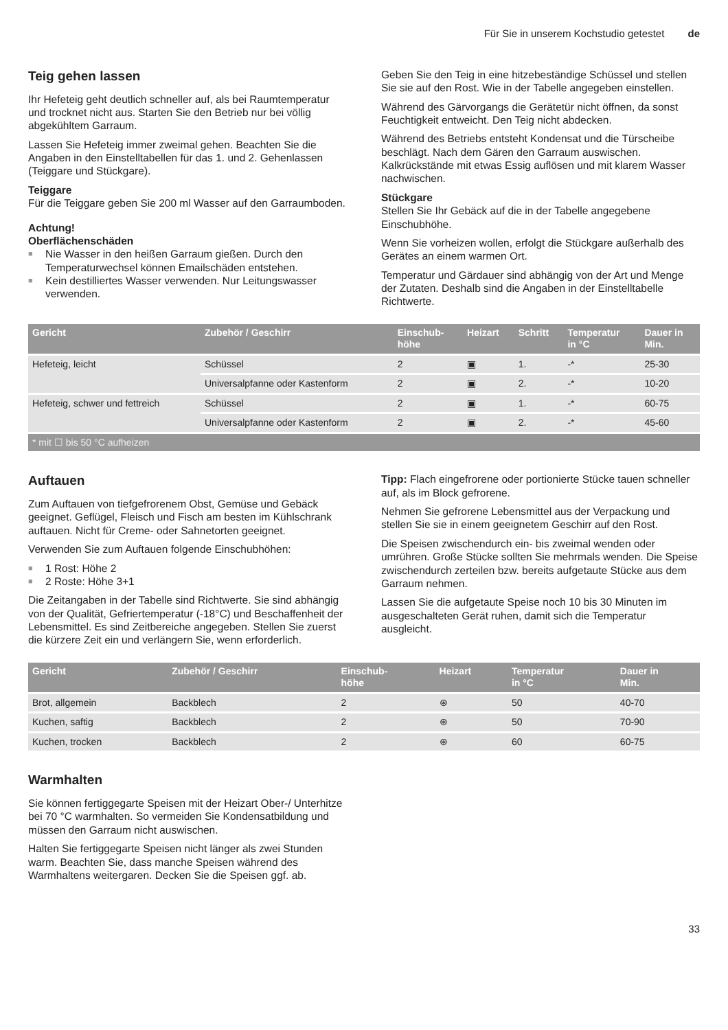Für Sie in unserem Kochstudio getestet de
Teig gehen lassen
Ihr Hefeteig geht deutlich schneller auf, als bei Raumtemperatur und trocknet nicht aus. Starten Sie den Betrieb nur bei völlig abgekühltem Garraum.
Lassen Sie Hefeteig immer zweimal gehen. Beachten Sie die Angaben in den Einstelltabellen für das 1. und 2. Gehenlassen (Teiggare und Stückgare).
Teiggare
Für die Teiggare geben Sie 200 ml Wasser auf den Garraumboden.
Achtung!
Oberflächenschäden
■ Nie Wasser in den heißen Garraum gießen. Durch den Temperaturwechsel können Emailschäden entstehen.
■ Kein destilliertes Wasser verwenden. Nur Leitungswasser verwenden.
Geben Sie den Teig in eine hitzebeständige Schüssel und stellen Sie sie auf den Rost. Wie in der Tabelle angegeben einstellen.
Während des Gärvorgangs die Gerätetür nicht öffnen, da sonst Feuchtigkeit entweicht. Den Teig nicht abdecken.
Während des Betriebs entsteht Kondensat und die Türscheibe beschlägt. Nach dem Gären den Garraum auswischen. Kalkrückstände mit etwas Essig auflösen und mit klarem Wasser nachwischen.
Stückgare
Stellen Sie Ihr Gebäck auf die in der Tabelle angegebene Einschubhöhe.
Wenn Sie vorheizen wollen, erfolgt die Stückgare außerhalb des Gerätes an einem warmen Ort.
Temperatur und Gärdauer sind abhängig von der Art und Menge der Zutaten. Deshalb sind die Angaben in der Einstelltabelle Richtwerte.
| Gericht | Zubehör / Geschirr | Einschub- höhe | Heizart | Schritt | Temperatur in °C | Dauer in Min. |
| --- | --- | --- | --- | --- | --- | --- |
| Hefeteig, leicht | Schüssel | 2 | ▣ | 1. | -* | 25-30 |
| | Universalpfanne oder Kastenform | 2 | ▣ | 2. | -* | 10-20 |
| Hefeteig, schwer und fettreich | Schüssel | 2 | ▣ | 1. | -* | 60-75 |
| | Universalpfanne oder Kastenform | 2 | ▣ | 2. | -* | 45-60 |
| * mit ☐ bis 50 °C aufheizen | | | | | | |
Auftauen
Zum Auftauen von tiefgefrorenem Obst, Gemüse und Gebäck geeignet. Geflügel, Fleisch und Fisch am besten im Kühlschrank auftauen. Nicht für Creme- oder Sahnetorten geeignet.
Verwenden Sie zum Auftauen folgende Einschubhöhen:
■ 1 Rost: Höhe 2
■ 2 Roste: Höhe 3+1
Die Zeitangaben in der Tabelle sind Richtwerte. Sie sind abhängig von der Qualität, Gefriertemperatur (-18°C) und Beschaffenheit der Lebensmittel. Es sind Zeitbereiche angegeben. Stellen Sie zuerst die kürzere Zeit ein und verlängern Sie, wenn erforderlich.
Tipp: Flach eingefrorene oder portionierte Stücke tauen schneller auf, als im Block gefrorene.
Nehmen Sie gefrorene Lebensmittel aus der Verpackung und stellen Sie sie in einem geeignetem Geschirr auf den Rost.
Die Speisen zwischendurch ein- bis zweimal wenden oder umrühren. Große Stücke sollten Sie mehrmals wenden. Die Speise zwischendurch zerteilen bzw. bereits aufgetaute Stücke aus dem Garraum nehmen.
Lassen Sie die aufgetaute Speise noch 10 bis 30 Minuten im ausgeschalteten Gerät ruhen, damit sich die Temperatur ausgleicht.
| Gericht | Zubehör / Geschirr | Einschub- höhe | Heizart | Temperatur in °C | Dauer in Min. |
| --- | --- | --- | --- | --- | --- |
| Brot, allgemein | Backblech | 2 | ⊛ | 50 | 40-70 |
| Kuchen, saftig | Backblech | 2 | ⊛ | 50 | 70-90 |
| Kuchen, trocken | Backblech | 2 | ⊛ | 60 | 60-75 |
Warmhalten
Sie können fertiggegarte Speisen mit der Heizart Ober-/ Unterhitze bei 70 °C warmhalten. So vermeiden Sie Kondensatbildung und müssen den Garraum nicht auswischen.
Halten Sie fertiggegarte Speisen nicht länger als zwei Stunden warm. Beachten Sie, dass manche Speisen während des Warmhaltens weitergaren. Decken Sie die Speisen ggf. ab.
33